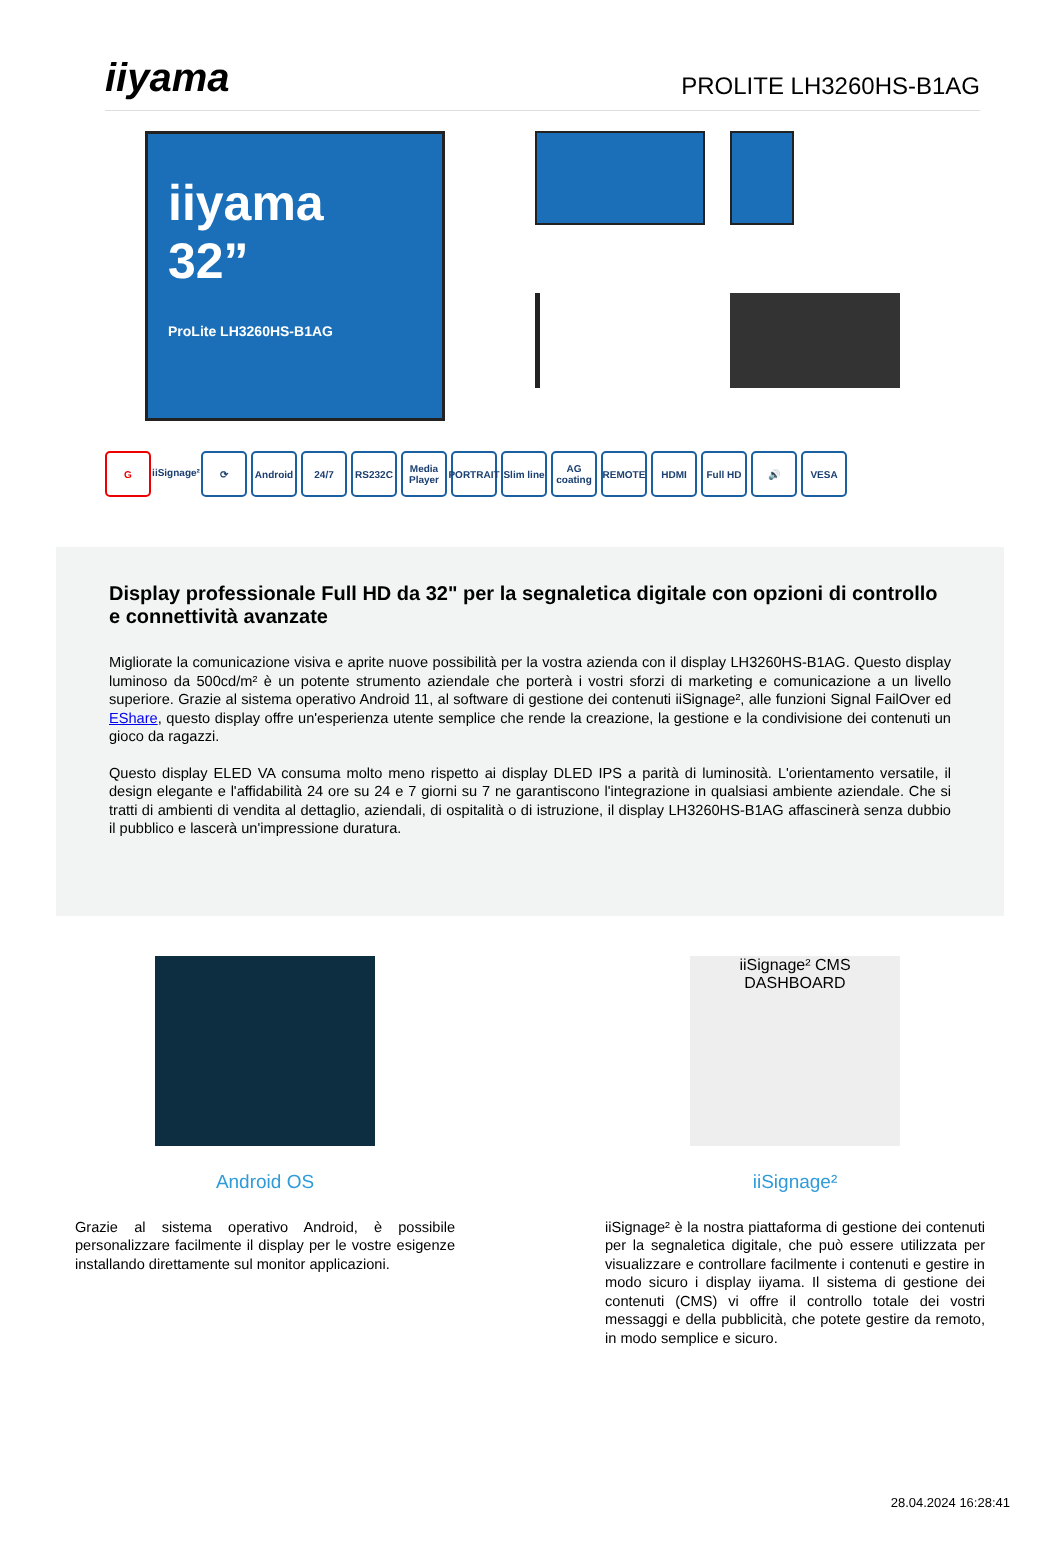iiyama
PROLITE LH3260HS-B1AG
iiyama
32”
ProLite LH3260HS-B1AG
G iiSignage²
⟳ Android 24/7 RS232C Media Player
PORTRAIT
Slim line
AG coating
REMOTE HDMI Full HD 🔊 VESA
Display professionale Full HD da 32" per la segnaletica digitale con opzioni di controllo e connettività avanzate
Migliorate la comunicazione visiva e aprite nuove possibilità per la vostra azienda con il display LH3260HS-B1AG. Questo display luminoso da 500cd/m² è un potente strumento aziendale che porterà i vostri sforzi di marketing e comunicazione a un livello superiore. Grazie al sistema operativo Android 11, al software di gestione dei contenuti iiSignage², alle funzioni Signal FailOver ed EShare, questo display offre un'esperienza utente semplice che rende la creazione, la gestione e la condivisione dei contenuti un gioco da ragazzi.
Questo display ELED VA consuma molto meno rispetto ai display DLED IPS a parità di luminosità. L'orientamento versatile, il design elegante e l'affidabilità 24 ore su 24 e 7 giorni su 7 ne garantiscono l'integrazione in qualsiasi ambiente aziendale. Che si tratti di ambienti di vendita al dettaglio, aziendali, di ospitalità o di istruzione, il display LH3260HS-B1AG affascinerà senza dubbio il pubblico e lascerà un'impressione duratura.
Android OS
Grazie al sistema operativo Android, è possibile personalizzare facilmente il display per le vostre esigenze installando direttamente sul monitor applicazioni.
iiSignage² CMS DASHBOARD
iiSignage²
iiSignage² è la nostra piattaforma di gestione dei contenuti per la segnaletica digitale, che può essere utilizzata per visualizzare e controllare facilmente i contenuti e gestire in modo sicuro i display iiyama. Il sistema di gestione dei contenuti (CMS) vi offre il controllo totale dei vostri messaggi e della pubblicità, che potete gestire da remoto, in modo semplice e sicuro.
28.04.2024 16:28:41